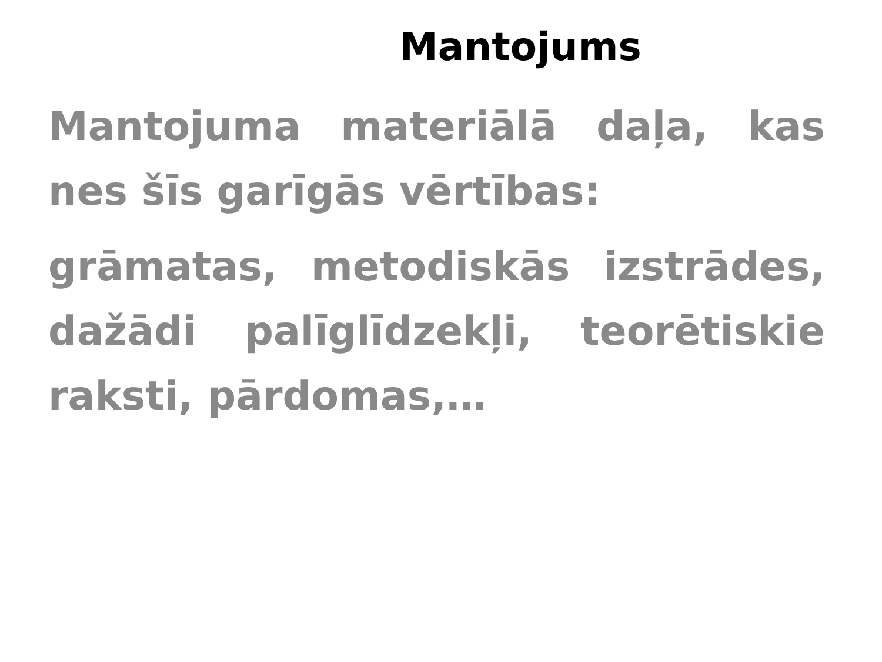Mantojums
Mantojuma materiālā daļa, kas nes šīs garīgās vērtības:
grāmatas, metodiskās izstrādes, dažādi palīglīdzekļi, teorētiskie raksti, pārdomas,…